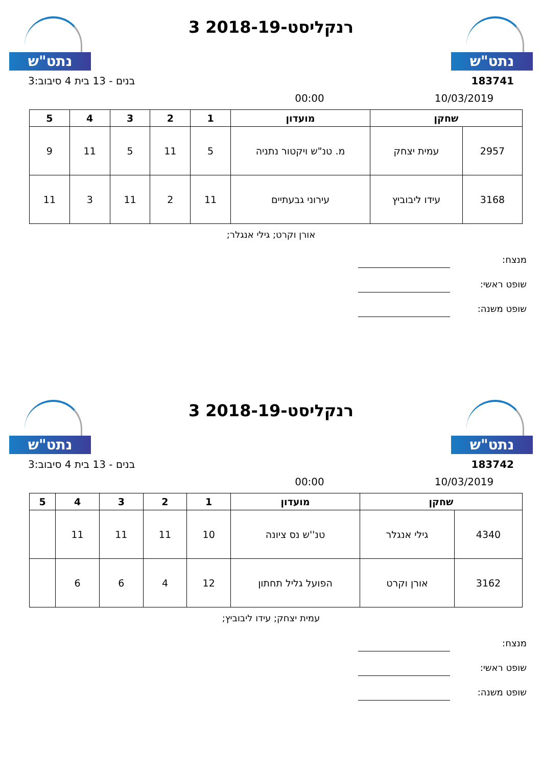נתט"ש
רנקליסט-2018-19 3
נתט"ש
183741 בנים - 13 בית 4 סיבוב:3
10/03/2019 00:00
| שחקן | | מועדון | 1 | 2 | 3 | 4 | 5 |
| --- | --- | --- | --- | --- | --- | --- | --- |
| 2957 | עמית יצחק | מ. טנ"ש ויקטור נתניה | 5 | 11 | 5 | 11 | 9 |
| 3168 | עידו ליבוביץ | עירוני גבעתיים | 11 | 2 | 11 | 3 | 11 |
אורן וקרט; גילי אנגלר;
מנצח:
שופט ראשי:
שופט משנה:
נתט"ש
רנקליסט-2018-19 3
נתט"ש
183742 בנים - 13 בית 4 סיבוב:3
10/03/2019 00:00
| שחקן | | מועדון | 1 | 2 | 3 | 4 | 5 |
| --- | --- | --- | --- | --- | --- | --- | --- |
| 4340 | גילי אנגלר | טנ''ש נס ציונה | 10 | 11 | 11 | 11 | |
| 3162 | אורן וקרט | הפועל גליל תחתון | 12 | 4 | 6 | 6 | |
עמית יצחק; עידו ליבוביץ;
מנצח:
שופט ראשי:
שופט משנה: